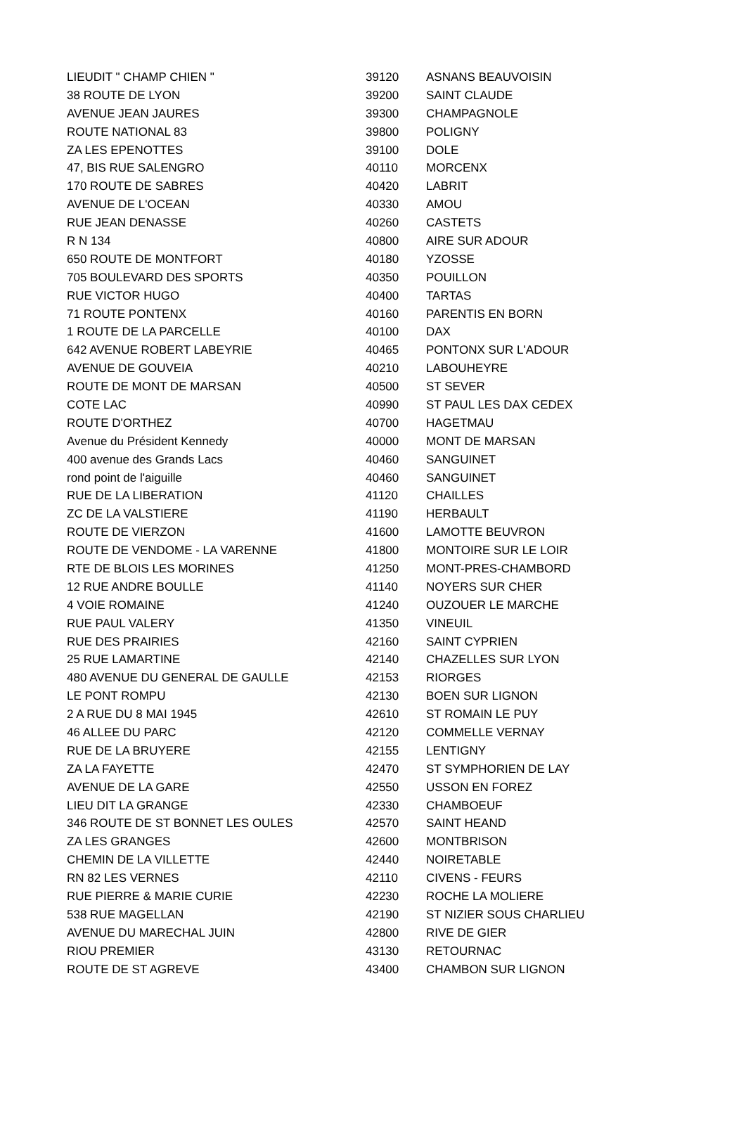| LIEUDIT " CHAMP CHIEN " | 39120 | ASNANS BEAUVOISIN |
| 38 ROUTE DE LYON | 39200 | SAINT CLAUDE |
| AVENUE JEAN JAURES | 39300 | CHAMPAGNOLE |
| ROUTE NATIONAL 83 | 39800 | POLIGNY |
| ZA LES EPENOTTES | 39100 | DOLE |
| 47, BIS RUE SALENGRO | 40110 | MORCENX |
| 170 ROUTE DE SABRES | 40420 | LABRIT |
| AVENUE DE L'OCEAN | 40330 | AMOU |
| RUE JEAN DENASSE | 40260 | CASTETS |
| R N 134 | 40800 | AIRE SUR ADOUR |
| 650 ROUTE DE MONTFORT | 40180 | YZOSSE |
| 705 BOULEVARD DES SPORTS | 40350 | POUILLON |
| RUE VICTOR HUGO | 40400 | TARTAS |
| 71 ROUTE PONTENX | 40160 | PARENTIS EN BORN |
| 1 ROUTE DE LA PARCELLE | 40100 | DAX |
| 642 AVENUE ROBERT LABEYRIE | 40465 | PONTONX SUR L'ADOUR |
| AVENUE DE GOUVEIA | 40210 | LABOUHEYRE |
| ROUTE DE MONT DE MARSAN | 40500 | ST SEVER |
| COTE LAC | 40990 | ST PAUL LES DAX CEDEX |
| ROUTE D'ORTHEZ | 40700 | HAGETMAU |
| Avenue du Président Kennedy | 40000 | MONT DE MARSAN |
| 400 avenue des Grands Lacs | 40460 | SANGUINET |
| rond point de l'aiguille | 40460 | SANGUINET |
| RUE DE LA LIBERATION | 41120 | CHAILLES |
| ZC DE LA VALSTIERE | 41190 | HERBAULT |
| ROUTE DE VIERZON | 41600 | LAMOTTE BEUVRON |
| ROUTE DE VENDOME - LA VARENNE | 41800 | MONTOIRE SUR LE LOIR |
| RTE DE BLOIS LES MORINES | 41250 | MONT-PRES-CHAMBORD |
| 12 RUE ANDRE BOULLE | 41140 | NOYERS SUR CHER |
| 4 VOIE ROMAINE | 41240 | OUZOUER LE MARCHE |
| RUE PAUL VALERY | 41350 | VINEUIL |
| RUE DES PRAIRIES | 42160 | SAINT CYPRIEN |
| 25 RUE LAMARTINE | 42140 | CHAZELLES SUR LYON |
| 480 AVENUE DU GENERAL DE GAULLE | 42153 | RIORGES |
| LE PONT ROMPU | 42130 | BOEN SUR LIGNON |
| 2 A RUE DU 8 MAI 1945 | 42610 | ST ROMAIN LE PUY |
| 46 ALLEE DU PARC | 42120 | COMMELLE VERNAY |
| RUE DE LA BRUYERE | 42155 | LENTIGNY |
| ZA LA FAYETTE | 42470 | ST SYMPHORIEN DE LAY |
| AVENUE DE LA GARE | 42550 | USSON EN FOREZ |
| LIEU DIT LA GRANGE | 42330 | CHAMBOEUF |
| 346 ROUTE DE ST BONNET LES OULES | 42570 | SAINT HEAND |
| ZA LES GRANGES | 42600 | MONTBRISON |
| CHEMIN DE LA VILLETTE | 42440 | NOIRETABLE |
| RN 82 LES VERNES | 42110 | CIVENS - FEURS |
| RUE PIERRE & MARIE CURIE | 42230 | ROCHE LA MOLIERE |
| 538 RUE MAGELLAN | 42190 | ST NIZIER SOUS CHARLIEU |
| AVENUE DU MARECHAL JUIN | 42800 | RIVE DE GIER |
| RIOU PREMIER | 43130 | RETOURNAC |
| ROUTE DE ST AGREVE | 43400 | CHAMBON SUR LIGNON |